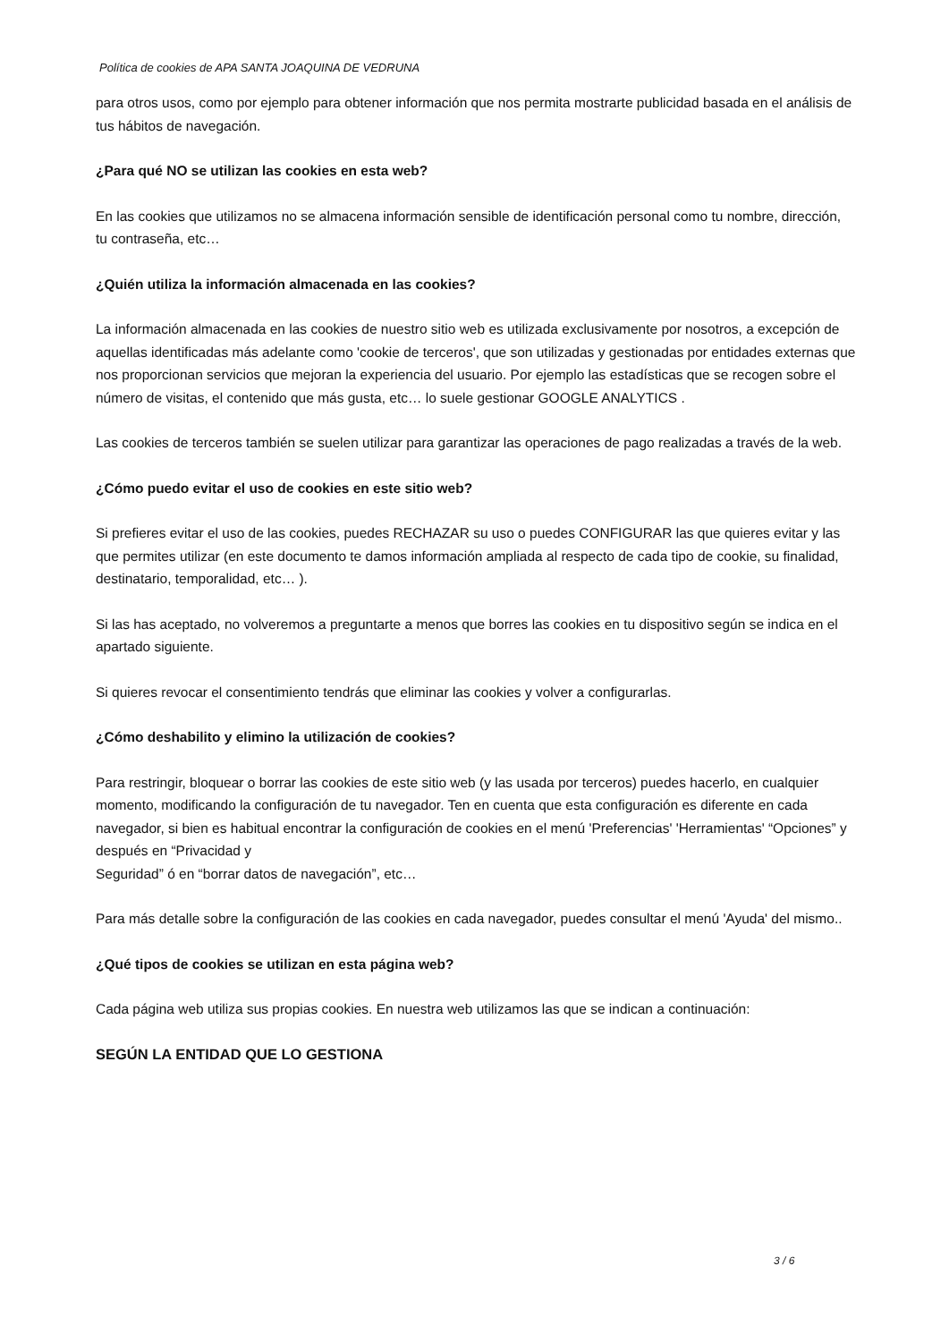Política de cookies de APA SANTA JOAQUINA DE VEDRUNA
para otros usos, como por ejemplo para obtener información que nos permita mostrarte publicidad basada en el análisis de tus hábitos de navegación.
¿Para qué NO se utilizan las cookies en esta web?
En las cookies que utilizamos no se almacena información sensible de identificación personal como tu nombre, dirección, tu contraseña, etc…
¿Quién utiliza la información almacenada en las cookies?
La información almacenada en las cookies de nuestro sitio web es utilizada exclusivamente por nosotros, a excepción de aquellas identificadas más adelante como 'cookie de terceros', que son utilizadas y gestionadas por entidades externas que nos proporcionan servicios que mejoran la experiencia del usuario. Por ejemplo las estadísticas que se recogen sobre el número de visitas, el contenido que más gusta, etc… lo suele gestionar GOOGLE ANALYTICS .
Las cookies de terceros también se suelen utilizar para garantizar las operaciones de pago realizadas a través de la web.
¿Cómo puedo evitar el uso de cookies en este sitio web?
Si prefieres evitar el uso de las cookies, puedes RECHAZAR su uso o puedes CONFIGURAR las que quieres evitar y las que permites utilizar (en este documento te damos información ampliada al respecto de cada tipo de cookie, su finalidad, destinatario, temporalidad, etc… ).
Si las has aceptado, no volveremos a preguntarte a menos que borres las cookies en tu dispositivo según se indica en el apartado siguiente.
Si quieres revocar el consentimiento tendrás que eliminar las cookies y volver a configurarlas.
¿Cómo deshabilito y elimino la utilización de cookies?
Para restringir, bloquear o borrar las cookies de este sitio web (y las usada por terceros) puedes hacerlo, en cualquier momento, modificando la configuración de tu navegador. Ten en cuenta que esta configuración es diferente en cada navegador, si bien es habitual encontrar la configuración de cookies en el menú 'Preferencias' 'Herramientas' “Opciones” y después en “Privacidad y
Seguridad” ó en “borrar datos de navegación”, etc…
Para más detalle sobre la configuración de las cookies en cada navegador, puedes consultar el menú 'Ayuda' del mismo..
¿Qué tipos de cookies se utilizan en esta página web?
Cada página web utiliza sus propias cookies. En nuestra web utilizamos las que se indican a continuación:
SEGÚN LA ENTIDAD QUE LO GESTIONA
3 / 6